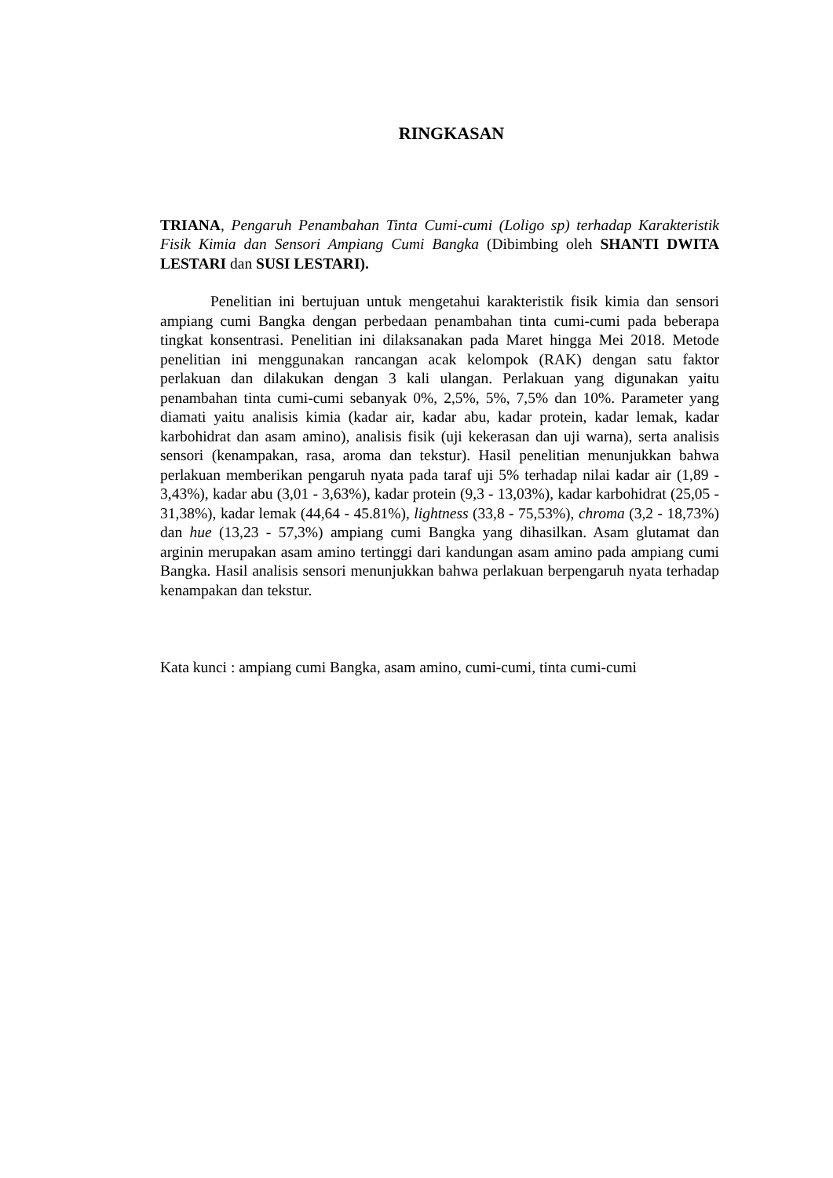RINGKASAN
TRIANA, Pengaruh Penambahan Tinta Cumi-cumi (Loligo sp) terhadap Karakteristik Fisik Kimia dan Sensori Ampiang Cumi Bangka (Dibimbing oleh SHANTI DWITA LESTARI dan SUSI LESTARI).
Penelitian ini bertujuan untuk mengetahui karakteristik fisik kimia dan sensori ampiang cumi Bangka dengan perbedaan penambahan tinta cumi-cumi pada beberapa tingkat konsentrasi. Penelitian ini dilaksanakan pada Maret hingga Mei 2018. Metode penelitian ini menggunakan rancangan acak kelompok (RAK) dengan satu faktor perlakuan dan dilakukan dengan 3 kali ulangan. Perlakuan yang digunakan yaitu penambahan tinta cumi-cumi sebanyak 0%, 2,5%, 5%, 7,5% dan 10%. Parameter yang diamati yaitu analisis kimia (kadar air, kadar abu, kadar protein, kadar lemak, kadar karbohidrat dan asam amino), analisis fisik (uji kekerasan dan uji warna), serta analisis sensori (kenampakan, rasa, aroma dan tekstur). Hasil penelitian menunjukkan bahwa perlakuan memberikan pengaruh nyata pada taraf uji 5% terhadap nilai kadar air (1,89 - 3,43%), kadar abu (3,01 - 3,63%), kadar protein (9,3 - 13,03%), kadar karbohidrat (25,05 - 31,38%), kadar lemak (44,64 - 45.81%), lightness (33,8 - 75,53%), chroma (3,2 - 18,73%) dan hue (13,23 - 57,3%) ampiang cumi Bangka yang dihasilkan. Asam glutamat dan arginin merupakan asam amino tertinggi dari kandungan asam amino pada ampiang cumi Bangka. Hasil analisis sensori menunjukkan bahwa perlakuan berpengaruh nyata terhadap kenampakan dan tekstur.
Kata kunci : ampiang cumi Bangka, asam amino, cumi-cumi, tinta cumi-cumi